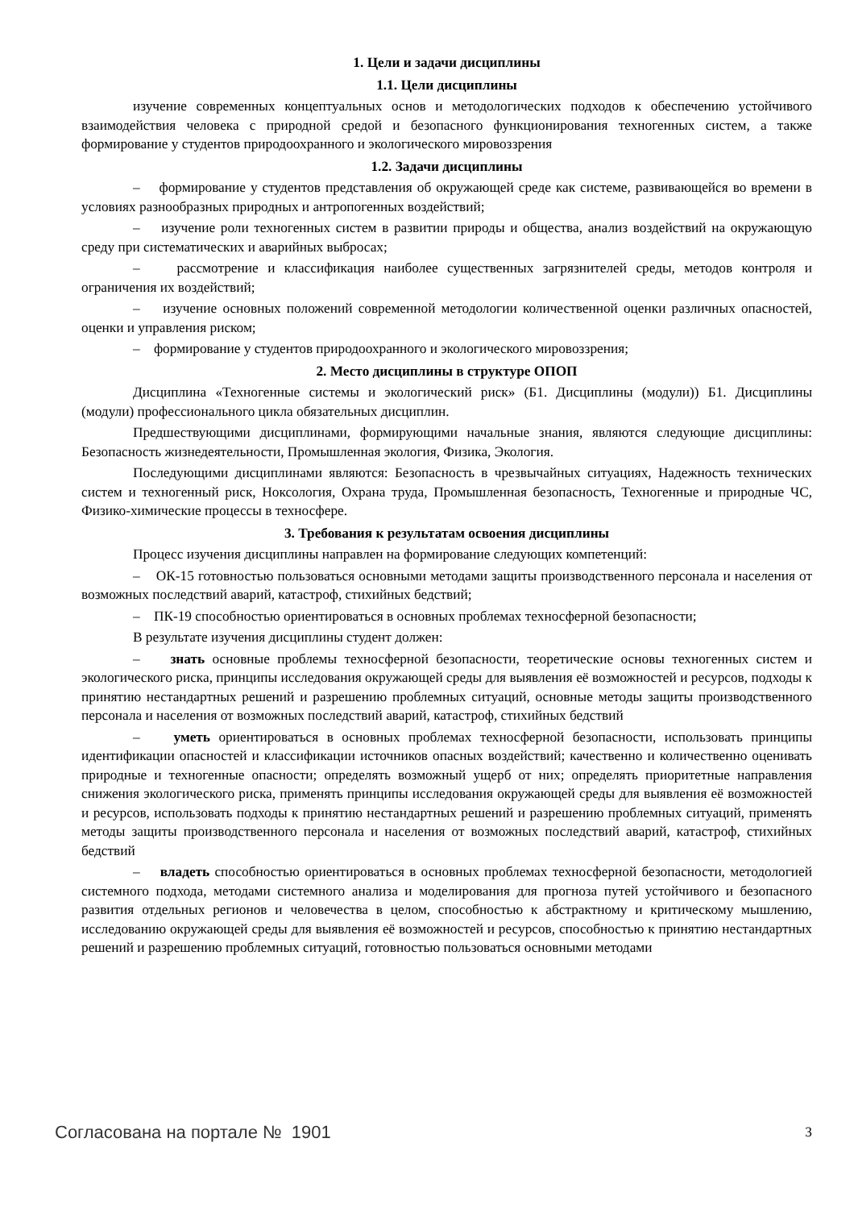1. Цели и задачи дисциплины
1.1. Цели дисциплины
изучение современных концептуальных основ и методологических подходов к обеспечению устойчивого взаимодействия человека с природной средой и безопасного функционирования техногенных систем, а также формирование у студентов природоохранного и экологического мировоззрения
1.2. Задачи дисциплины
– формирование у студентов представления об окружающей среде как системе, развивающейся во времени в условиях разнообразных природных и антропогенных воздействий;
– изучение роли техногенных систем в развитии природы и общества, анализ воздействий на окружающую среду при систематических и аварийных выбросах;
– рассмотрение и классификация наиболее существенных загрязнителей среды, методов контроля и ограничения их воздействий;
– изучение основных положений современной методологии количественной оценки различных опасностей, оценки и управления риском;
– формирование у студентов природоохранного и экологического мировоззрения;
2. Место дисциплины в структуре ОПОП
Дисциплина «Техногенные системы и экологический риск» (Б1. Дисциплины (модули)) Б1. Дисциплины (модули) профессионального цикла обязательных дисциплин.
Предшествующими дисциплинами, формирующими начальные знания, являются следующие дисциплины: Безопасность жизнедеятельности, Промышленная экология, Физика, Экология.
Последующими дисциплинами являются: Безопасность в чрезвычайных ситуациях, Надежность технических систем и техногенный риск, Ноксология, Охрана труда, Промышленная безопасность, Техногенные и природные ЧС, Физико-химические процессы в техносфере.
3. Требования к результатам освоения дисциплины
Процесс изучения дисциплины направлен на формирование следующих компетенций:
– ОК-15 готовностью пользоваться основными методами защиты производственного персонала и населения от возможных последствий аварий, катастроф, стихийных бедствий;
– ПК-19 способностью ориентироваться в основных проблемах техносферной безопасности;
В результате изучения дисциплины студент должен:
– знать основные проблемы техносферной безопасности, теоретические основы техногенных систем и экологического риска, принципы исследования окружающей среды для выявления её возможностей и ресурсов, подходы к принятию нестандартных решений и разрешению проблемных ситуаций, основные методы защиты производственного персонала и населения от возможных последствий аварий, катастроф, стихийных бедствий
– уметь ориентироваться в основных проблемах техносферной безопасности, использовать принципы идентификации опасностей и классификации источников опасных воздействий; качественно и количественно оценивать природные и техногенные опасности; определять возможный ущерб от них; определять приоритетные направления снижения экологического риска, применять принципы исследования окружающей среды для выявления её возможностей и ресурсов, использовать подходы к принятию нестандартных решений и разрешению проблемных ситуаций, применять методы защиты производственного персонала и населения от возможных последствий аварий, катастроф, стихийных бедствий
– владеть способностью ориентироваться в основных проблемах техносферной безопасности, методологией системного подхода, методами системного анализа и моделирования для прогноза путей устойчивого и безопасного развития отдельных регионов и человечества в целом, способностью к абстрактному и критическому мышлению, исследованию окружающей среды для выявления её возможностей и ресурсов, способностью к принятию нестандартных решений и разрешению проблемных ситуаций, готовностью пользоваться основными методами
Согласована на портале № 1901 3